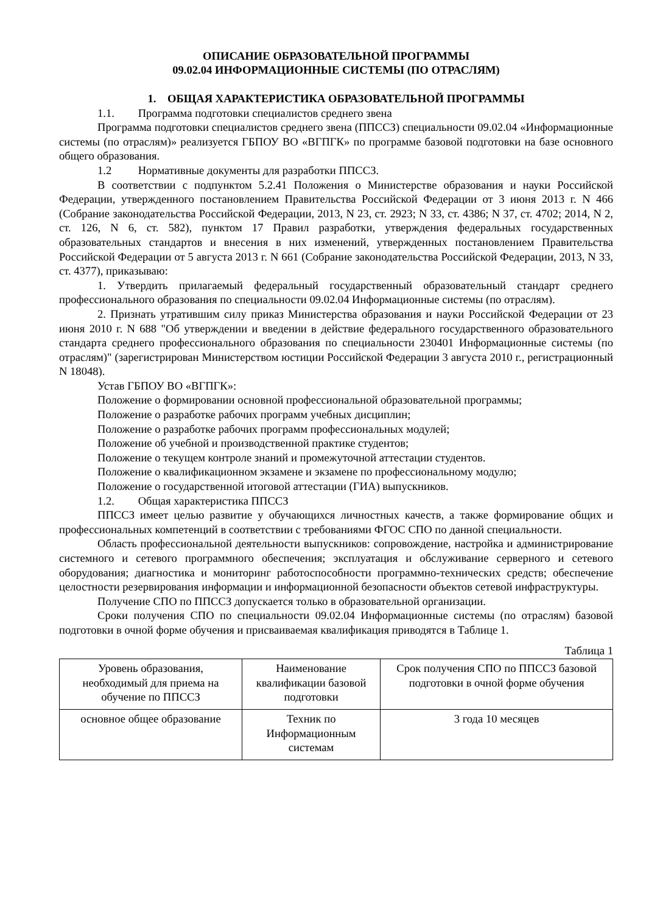ОПИСАНИЕ ОБРАЗОВАТЕЛЬНОЙ ПРОГРАММЫ
09.02.04 ИНФОРМАЦИОННЫЕ СИСТЕМЫ (ПО ОТРАСЛЯМ)
1. ОБЩАЯ ХАРАКТЕРИСТИКА ОБРАЗОВАТЕЛЬНОЙ ПРОГРАММЫ
1.1. Программа подготовки специалистов среднего звена
Программа подготовки специалистов среднего звена (ППССЗ) специальности 09.02.04 «Информационные системы (по отраслям)» реализуется ГБПОУ ВО «ВГПГК» по программе базовой подготовки на базе основного общего образования.
1.2 Нормативные документы для разработки ППССЗ.
В соответствии с подпунктом 5.2.41 Положения о Министерстве образования и науки Российской Федерации, утвержденного постановлением Правительства Российской Федерации от 3 июня 2013 г. N 466 (Собрание законодательства Российской Федерации, 2013, N 23, ст. 2923; N 33, ст. 4386; N 37, ст. 4702; 2014, N 2, ст. 126, N 6, ст. 582), пунктом 17 Правил разработки, утверждения федеральных государственных образовательных стандартов и внесения в них изменений, утвержденных постановлением Правительства Российской Федерации от 5 августа 2013 г. N 661 (Собрание законодательства Российской Федерации, 2013, N 33, ст. 4377), приказываю:
1. Утвердить прилагаемый федеральный государственный образовательный стандарт среднего профессионального образования по специальности 09.02.04 Информационные системы (по отраслям).
2. Признать утратившим силу приказ Министерства образования и науки Российской Федерации от 23 июня 2010 г. N 688 "Об утверждении и введении в действие федерального государственного образовательного стандарта среднего профессионального образования по специальности 230401 Информационные системы (по отраслям)" (зарегистрирован Министерством юстиции Российской Федерации 3 августа 2010 г., регистрационный N 18048).
Устав ГБПОУ ВО «ВГПГК»:
Положение о формировании основной профессиональной образовательной программы;
Положение о разработке рабочих программ учебных дисциплин;
Положение о разработке рабочих программ профессиональных модулей;
Положение об учебной и производственной практике студентов;
Положение о текущем контроле знаний и промежуточной аттестации студентов.
Положение о квалификационном экзамене и экзамене по профессиональному модулю;
Положение о государственной итоговой аттестации (ГИА) выпускников.
1.2. Общая характеристика ППССЗ
ППССЗ имеет целью развитие у обучающихся личностных качеств, а также формирование общих и профессиональных компетенций в соответствии с требованиями ФГОС СПО по данной специальности.
Область профессиональной деятельности выпускников: сопровождение, настройка и администрирование системного и сетевого программного обеспечения; эксплуатация и обслуживание серверного и сетевого оборудования; диагностика и мониторинг работоспособности программно-технических средств; обеспечение целостности резервирования информации и информационной безопасности объектов сетевой инфраструктуры.
Получение СПО по ППССЗ допускается только в образовательной организации.
Сроки получения СПО по специальности 09.02.04 Информационные системы (по отраслям) базовой подготовки в очной форме обучения и присваиваемая квалификация приводятся в Таблице 1.
Таблица 1
| Уровень образования, необходимый для приема на обучение по ППССЗ | Наименование квалификации базовой подготовки | Срок получения СПО по ППССЗ базовой подготовки в очной форме обучения |
| --- | --- | --- |
| основное общее образование | Техник по Информационным системам | 3 года 10 месяцев |